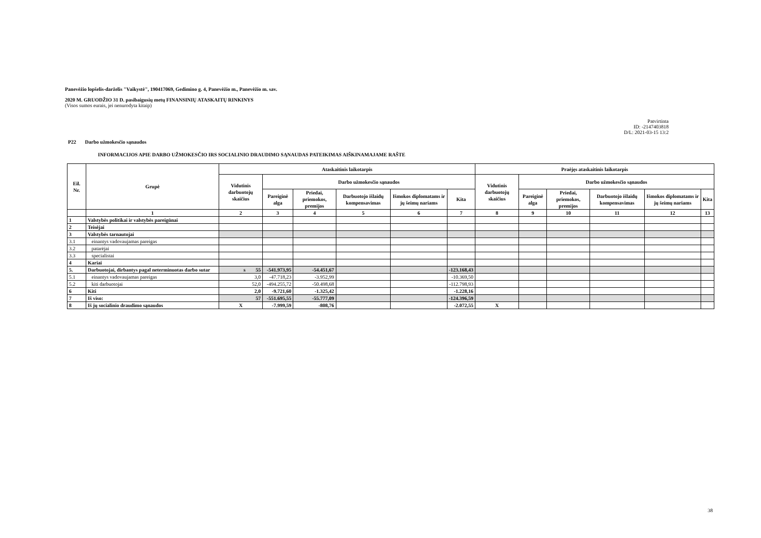Panevėžio lopšelis-darželis "Vaikystė", 190417069, Gedimino g. 4, Panevėžio m., Panevėžio m. sav.
2020 M. GRUODŽIO 31 D. pasibaigusių metų FINANSINIŲ ATASKAITŲ RINKINYS
(Visos sumos eurais, jei nenurodyta kitaip)
Patvirtinta
ID: -2147403818
D/L: 2021-03-15 13:2
P22 Darbo užmokesčio sąnaudos
INFORMACIJOS APIE DARBO UŽMOKESČIO IRS SOCIALINIO DRAUDIMO SĄNAUDAS PATEIKIMAS AIŠKINAMAJAME RAŠTE
| Eil. Nr. | Grupė | Ataskaitinis laikotarpis | | | | | | Praėjęs ataskaitinis laikotarpis | | | | | |
| --- | --- | --- | --- | --- | --- | --- | --- | --- | --- | --- | --- | --- | --- |
| | | Vidutinis darbuotojų skaičius | Darbo užmokesčio sąnaudos | | | | | Vidutinis darbuotojų skaičius | Darbo užmokesčio sąnaudos | | | | |
| | | | Pareiginė alga | Priedai, priemokos, premijos | Darbuotojo išlaidų kompensavimas | Išmokos diplomatams ir jų šeimų nariams | Kita | | Pareiginė alga | Priedai, priemokos, premijos | Darbuotojo išlaidų kompensavimas | Išmokos diplomatams ir jų šeimų nariams | Kita |
| | 1 | 2 | 3 | 4 | 5 | 6 | 7 | 8 | 9 | 10 | 11 | 12 | 13 |
| 1 | Valstybės politikai ir valstybės pareigūnai | | | | | | | | | | | | |
| 2 | Teisėjai | | | | | | | | | | | | |
| 3 | Valstybės tarnautojai | | | | | | | | | | | | |
| 3.1 | einantys vadovaujamas pareigas | | | | | | | | | | | | |
| 3.2 | patarėjai | | | | | | | | | | | | |
| 3.3 | specialistai | | | | | | | | | | | | |
| 4 | Kariai | | | | | | | | | | | | |
| 5. | Darbuotojai, dirbantys pagal neterminuotas darbo sutar | s 55 | -541.973,95 | -54.451,67 | | | -123.168,43 | | | | | | |
| 5.1 | einantys vadovaujamas pareigas | 3,0 | -47.718,23 | -3.952,99 | | | -10.369,50 | | | | | | |
| 5.2 | kiti darbuotojai | 52,0 | -494.255,72 | -50.498,68 | | | -112.798,93 | | | | | | |
| 6 | Kiti | 2,0 | -9.721,60 | -1.325,42 | | | -1.228,16 | | | | | | |
| 7 | Iš viso: | 57 | -551.695,55 | -55.777,09 | | | -124.396,59 | | | | | | |
| 8 | Iš jų socialinio draudimo sąnaudos | X | -7.999,59 | -808,76 | | | -2.072,55 | X | | | | | |
38